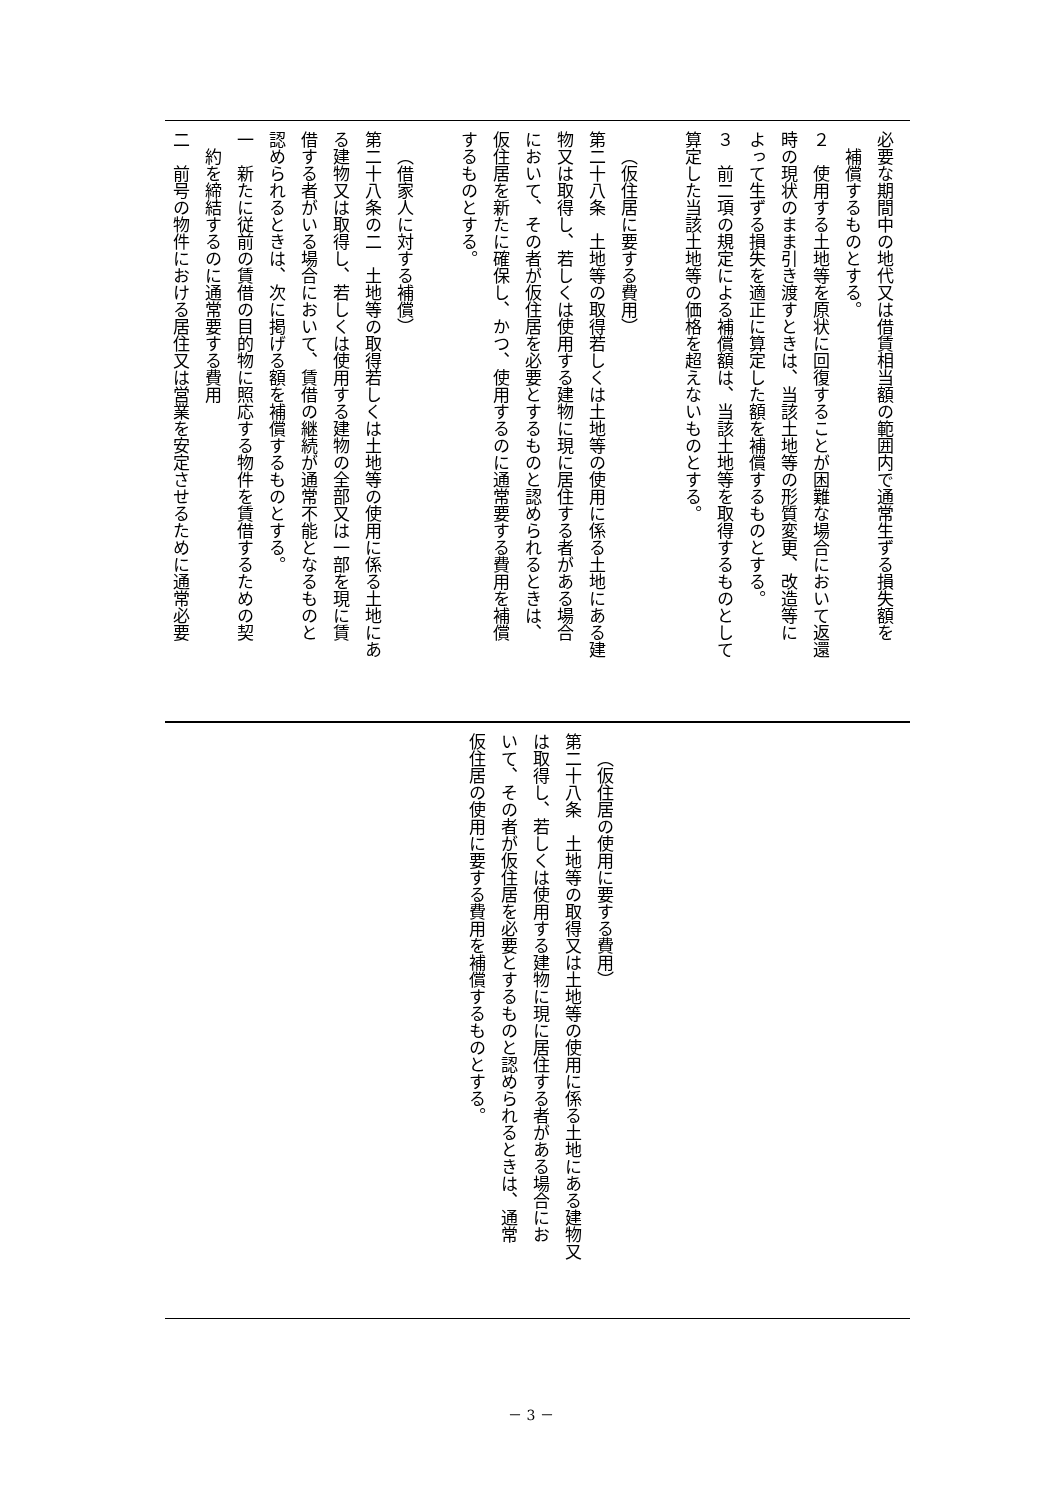必要な期間中の地代又は借賃相当額の範囲内で通常生ずる損失額を
補償するものとする。
２　使用する土地等を原状に回復することが困難な場合において返還
時の現状のまま引き渡すときは、当該土地等の形質変更、改造等に
よって生ずる損失を適正に算定した額を補償するものとする。
３　前二項の規定による補償額は、当該土地等を取得するものとして
算定した当該土地等の価格を超えないものとする。
（仮住居に要する費用）
第二十八条　土地等の取得若しくは土地等の使用に係る土地にある建
物又は取得し、若しくは使用する建物に現に居住する者がある場合
において、その者が仮住居を必要とするものと認められるときは、
仮住居を新たに確保し、かつ、使用するのに通常要する費用を補償
するものとする。
（借家人に対する補償）
第二十八条の二　土地等の取得若しくは土地等の使用に係る土地にあ
る建物又は取得し、若しくは使用する建物の全部又は一部を現に賃
借する者がいる場合において、賃借の継続が通常不能となるものと
認められるときは、次に掲げる額を補償するものとする。
一　新たに従前の賃借の目的物に照応する物件を賃借するための契
約を締結するのに通常要する費用
二　前号の物件における居住又は営業を安定させるために通常必要
（仮住居の使用に要する費用）
第二十八条　土地等の取得又は土地等の使用に係る土地にある建物又
は取得し、若しくは使用する建物に現に居住する者がある場合にお
いて、その者が仮住居を必要とするものと認められるときは、通常
仮住居の使用に要する費用を補償するものとする。
－ 3 －